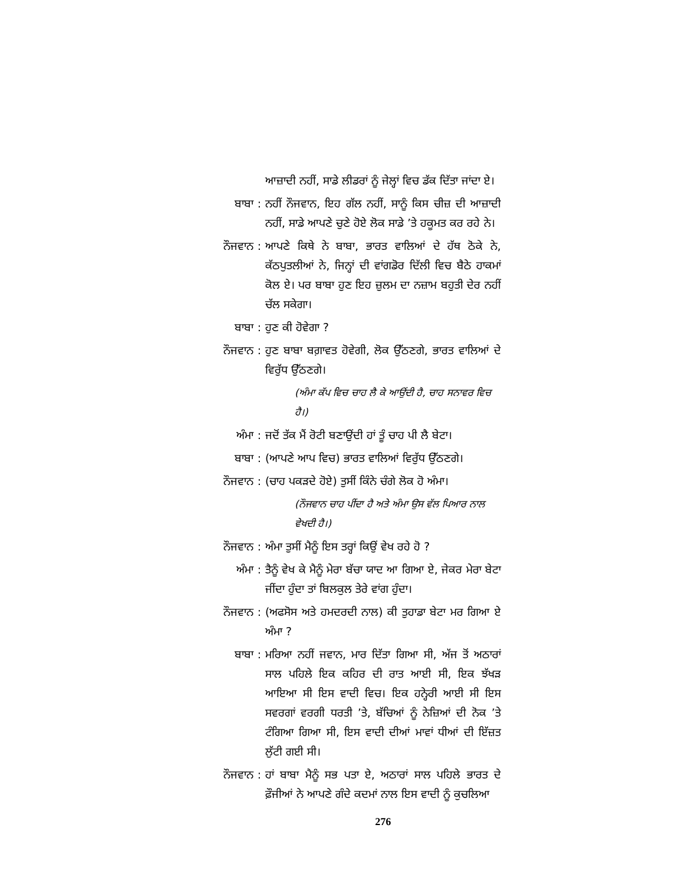ਆਜ਼ਾਦੀ ਨਹੀਂ, ਸਾਡੇ ਲੀਡਰਾਂ ਨੂੰ ਜੇਲ੍ਹਾਂ ਵਿਚ ਡੱਕ ਦਿੱਤਾ ਜਾਂਦਾ ਏ।
ਬਾਬਾ : ਨਹੀਂ ਨੌਜਵਾਨ, ਇਹ ਗੱਲ ਨਹੀਂ, ਸਾਨੂੰ ਕਿਸ ਚੀਜ਼ ਦੀ ਆਜ਼ਾਦੀ ਨਹੀਂ, ਸਾਡੇ ਆਪਣੇ ਚੁਣੇ ਹੋਏ ਲੋਕ ਸਾਡੇ ’ਤੇ ਹਕੂਮਤ ਕਰ ਰਹੇ ਨੇ।
ਨੌਜਵਾਨ : ਆਪਣੇ ਕਿਥੇ ਨੇ ਬਾਬਾ, ਭਾਰਤ ਵਾਲਿਆਂ ਦੇ ਹੱਥ ਠੋਕੇ ਨੇ, ਕੱਠਪੁਤਲੀਆਂ ਨੇ, ਜਿਨ੍ਹਾਂ ਦੀ ਵਾਂਗਡੋਰ ਦਿੱਲੀ ਵਿਚ ਬੈਠੇ ਹਾਕਮਾਂ ਕੋਲ ਏ। ਪਰ ਬਾਬਾ ਹੁਣ ਇਹ ਜ਼ੁਲਮ ਦਾ ਨਜ਼ਾਮ ਬਹੁਤੀ ਦੇਰ ਨਹੀਂ ਚੱਲ ਸਕੇਗਾ।
ਬਾਬਾ : ਹੁਣ ਕੀ ਹੋਵੇਗਾ ?
ਨੌਜਵਾਨ : ਹੁਣ ਬਾਬਾ ਬਗ਼ਾਵਤ ਹੋਵੇਗੀ, ਲੋਕ ਉੱਠਣਗੇ, ਭਾਰਤ ਵਾਲਿਆਂ ਦੇ ਵਿਰੁੱਧ ਉੱਠਣਗੇ।
(ਅੰਮਾ ਕੱਪ ਵਿਚ ਚਾਹ ਲੈ ਕੇ ਆਉਂਦੀ ਹੈ, ਚਾਹ ਸਨਾਵਰ ਵਿਚ ਹੈ।)
ਅੰਮਾ : ਜਦੋਂ ਤੱਕ ਮੈਂ ਰੋਟੀ ਬਣਾਉਂਦੀ ਹਾਂ ਤੂੰ ਚਾਹ ਪੀ ਲੈ ਬੇਟਾ।
ਬਾਬਾ : (ਆਪਣੇ ਆਪ ਵਿਚ) ਭਾਰਤ ਵਾਲਿਆਂ ਵਿਰੁੱਧ ਉੱਠਣਗੇ।
ਨੌਜਵਾਨ : (ਚਾਹ ਪਕੜਦੇ ਹੋਏ) ਤੁਸੀਂ ਕਿੰਨੇ ਚੰਗੇ ਲੋਕ ਹੋ ਅੰਮਾ।
(ਨੌਜਵਾਨ ਚਾਹ ਪੀਂਦਾ ਹੈ ਅਤੇ ਅੰਮਾ ਉਸ ਵੱਲ ਪਿਆਰ ਨਾਲ ਵੇਖਦੀ ਹੈ।)
ਨੌਜਵਾਨ : ਅੰਮਾ ਤੁਸੀਂ ਮੈਨੂੰ ਇਸ ਤਰ੍ਹਾਂ ਕਿਉਂ ਵੇਖ ਰਹੇ ਹੋ ?
ਅੰਮਾ : ਤੈਨੂੰ ਵੇਖ ਕੇ ਮੈਨੂੰ ਮੇਰਾ ਬੱਚਾ ਯਾਦ ਆ ਗਿਆ ਏ, ਜੇਕਰ ਮੇਰਾ ਬੇਟਾ ਜੀਂਦਾ ਹੁੰਦਾ ਤਾਂ ਬਿਲਕੁਲ ਤੇਰੇ ਵਾਂਗ ਹੁੰਦਾ।
ਨੌਜਵਾਨ : (ਅਫਸੋਸ ਅਤੇ ਹਮਦਰਦੀ ਨਾਲ) ਕੀ ਤੁਹਾਡਾ ਬੇਟਾ ਮਰ ਗਿਆ ਏ ਅੰਮਾ ?
ਬਾਬਾ : ਮਰਿਆ ਨਹੀਂ ਜਵਾਨ, ਮਾਰ ਦਿੱਤਾ ਗਿਆ ਸੀ, ਅੱਜ ਤੋਂ ਅਠਾਰਾਂ ਸਾਲ ਪਹਿਲੇ ਇਕ ਕਹਿਰ ਦੀ ਰਾਤ ਆਈ ਸੀ, ਇਕ ਝੱਖੜ ਆਇਆ ਸੀ ਇਸ ਵਾਦੀ ਵਿਚ। ਇਕ ਹਨ੍ਹੇਰੀ ਆਈ ਸੀ ਇਸ ਸਵਰਗਾਂ ਵਰਗੀ ਧਰਤੀ ’ਤੇ, ਬੱਚਿਆਂ ਨੂੰ ਨੇਜ਼ਿਆਂ ਦੀ ਨੋਕ ’ਤੇ ਟੰਗਿਆ ਗਿਆ ਸੀ, ਇਸ ਵਾਦੀ ਦੀਆਂ ਮਾਵਾਂ ਧੀਆਂ ਦੀ ਇੱਜ਼ਤ ਲੁੱਟੀ ਗਈ ਸੀ।
ਨੌਜਵਾਨ : ਹਾਂ ਬਾਬਾ ਮੈਨੂੰ ਸਭ ਪਤਾ ਏ, ਅਠਾਰਾਂ ਸਾਲ ਪਹਿਲੇ ਭਾਰਤ ਦੇ ਫ਼ੌਜੀਆਂ ਨੇ ਆਪਣੇ ਗੰਦੇ ਕਦਮਾਂ ਨਾਲ ਇਸ ਵਾਦੀ ਨੂੰ ਕੁਚਲਿਆ
276